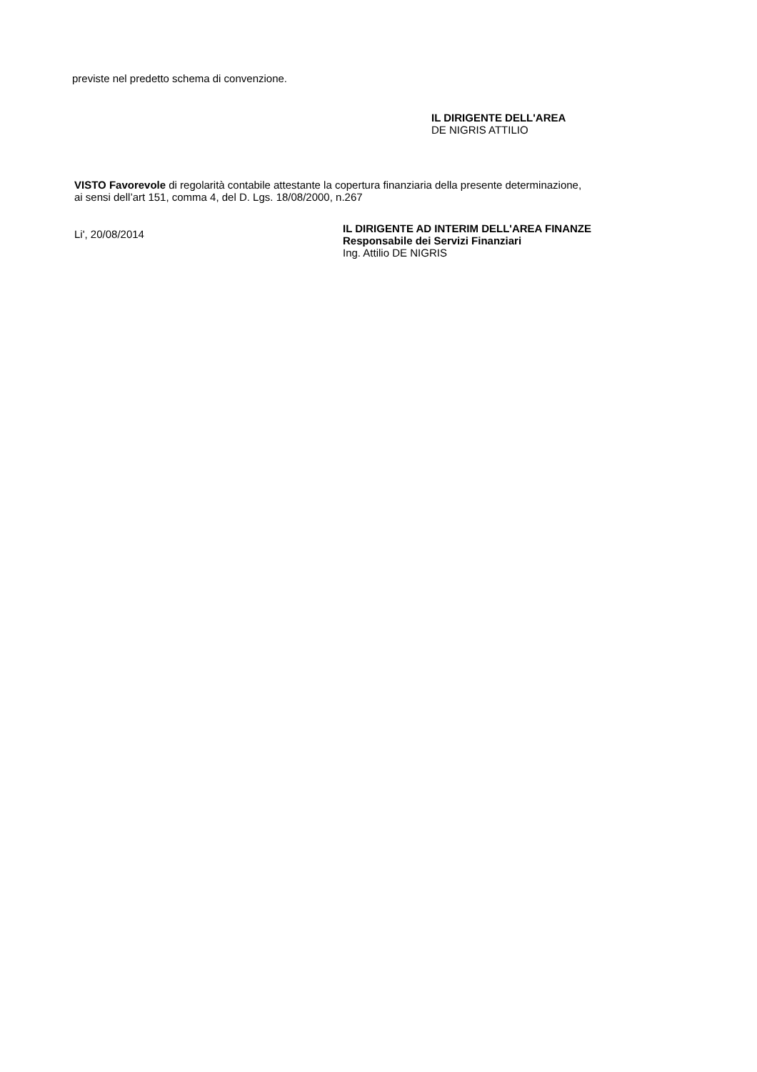previste nel predetto schema di convenzione.
IL DIRIGENTE DELL'AREA
DE NIGRIS ATTILIO
VISTO Favorevole di regolarità contabile attestante la copertura finanziaria della presente determinazione,
ai sensi dell’art 151, comma 4, del D. Lgs. 18/08/2000, n.267
Li', 20/08/2014
IL DIRIGENTE AD INTERIM DELL'AREA FINANZE
Responsabile dei Servizi Finanziari
Ing. Attilio DE NIGRIS